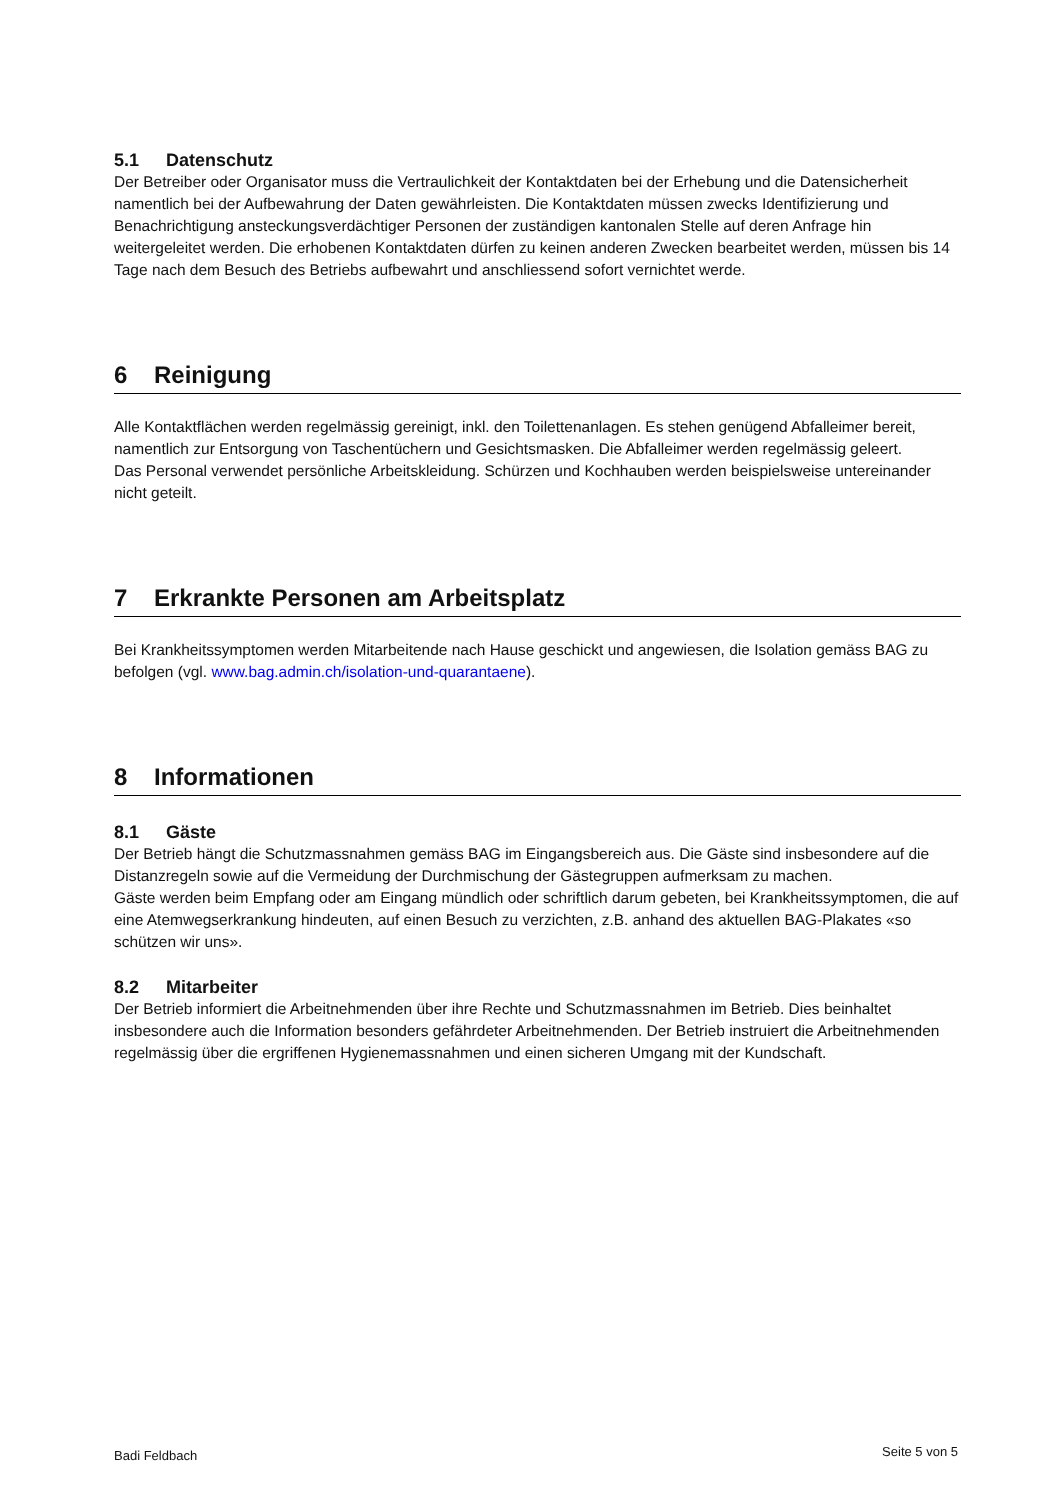5.1 Datenschutz
Der Betreiber oder Organisator muss die Vertraulichkeit der Kontaktdaten bei der Erhebung und die Datensicherheit namentlich bei der Aufbewahrung der Daten gewährleisten. Die Kontaktdaten müssen zwecks Identifizierung und Benachrichtigung ansteckungsverdächtiger Personen der zuständigen kantonalen Stelle auf deren Anfrage hin weitergeleitet werden. Die erhobenen Kontaktdaten dürfen zu keinen anderen Zwecken bearbeitet werden, müssen bis 14 Tage nach dem Besuch des Betriebs aufbewahrt und anschliessend sofort vernichtet werde.
6 Reinigung
Alle Kontaktflächen werden regelmässig gereinigt, inkl. den Toilettenanlagen. Es stehen genügend Abfalleimer bereit, namentlich zur Entsorgung von Taschentüchern und Gesichtsmasken. Die Abfalleimer werden regelmässig geleert.
Das Personal verwendet persönliche Arbeitskleidung. Schürzen und Kochhauben werden beispielsweise untereinander nicht geteilt.
7 Erkrankte Personen am Arbeitsplatz
Bei Krankheitssymptomen werden Mitarbeitende nach Hause geschickt und angewiesen, die Isolation gemäss BAG zu befolgen (vgl. www.bag.admin.ch/isolation-und-quarantaene).
8 Informationen
8.1 Gäste
Der Betrieb hängt die Schutzmassnahmen gemäss BAG im Eingangsbereich aus. Die Gäste sind insbesondere auf die Distanzregeln sowie auf die Vermeidung der Durchmischung der Gästegruppen aufmerksam zu machen.
Gäste werden beim Empfang oder am Eingang mündlich oder schriftlich darum gebeten, bei Krankheitssymptomen, die auf eine Atemwegserkrankung hindeuten, auf einen Besuch zu verzichten, z.B. anhand des aktuellen BAG-Plakates «so schützen wir uns».
8.2 Mitarbeiter
Der Betrieb informiert die Arbeitnehmenden über ihre Rechte und Schutzmassnahmen im Betrieb. Dies beinhaltet insbesondere auch die Information besonders gefährdeter Arbeitnehmenden. Der Betrieb instruiert die Arbeitnehmenden regelmässig über die ergriffenen Hygienemassnahmen und einen sicheren Umgang mit der Kundschaft.
Badi Feldbach Seite 5 von 5